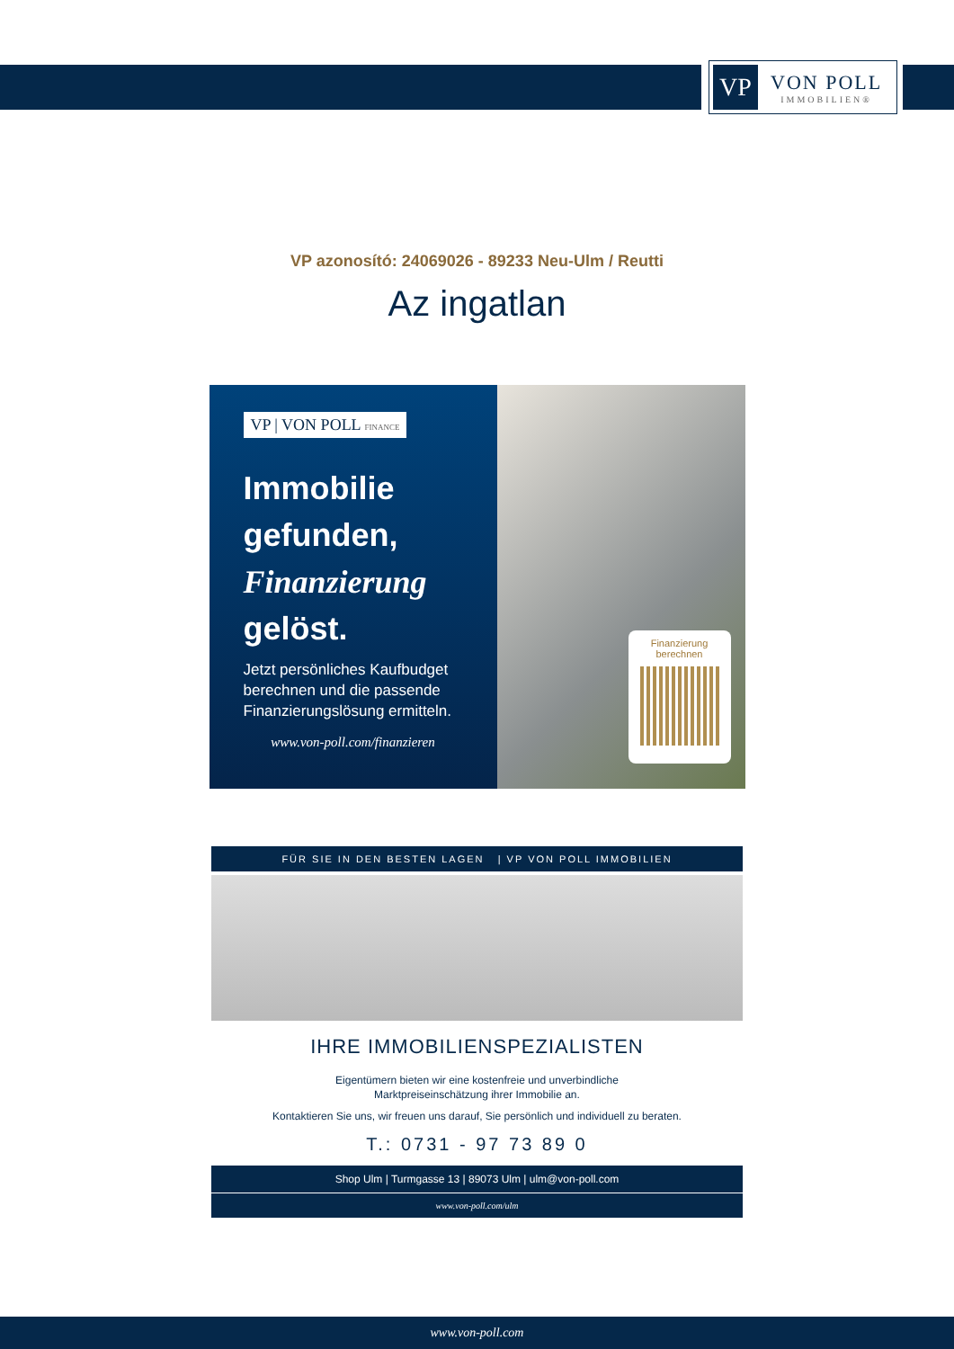VP
VON POLL
IMMOBILIEN®
VP azonosító: 24069026 - 89233 Neu-Ulm / Reutti
Az ingatlan
VP | VON POLL FINANCE
Immobilie
gefunden,
Finanzierung
gelöst.
Jetzt persönliches Kaufbudget berechnen und die passende Finanzierungslösung ermitteln.
www.von-poll.com/finanzieren
Finanzierung
berechnen
FÜR SIE IN DEN BESTEN LAGEN | VP VON POLL IMMOBILIEN
IHRE IMMOBILIENSPEZIALISTEN
Eigentümern bieten wir eine kostenfreie und unverbindliche
Marktpreiseinschätzung ihrer Immobilie an.
Kontaktieren Sie uns, wir freuen uns darauf, Sie persönlich und individuell zu beraten.
T.: 0731 - 97 73 89 0
Shop Ulm | Turmgasse 13 | 89073 Ulm | ulm@von-poll.com
www.von-poll.com/ulm
www.von-poll.com